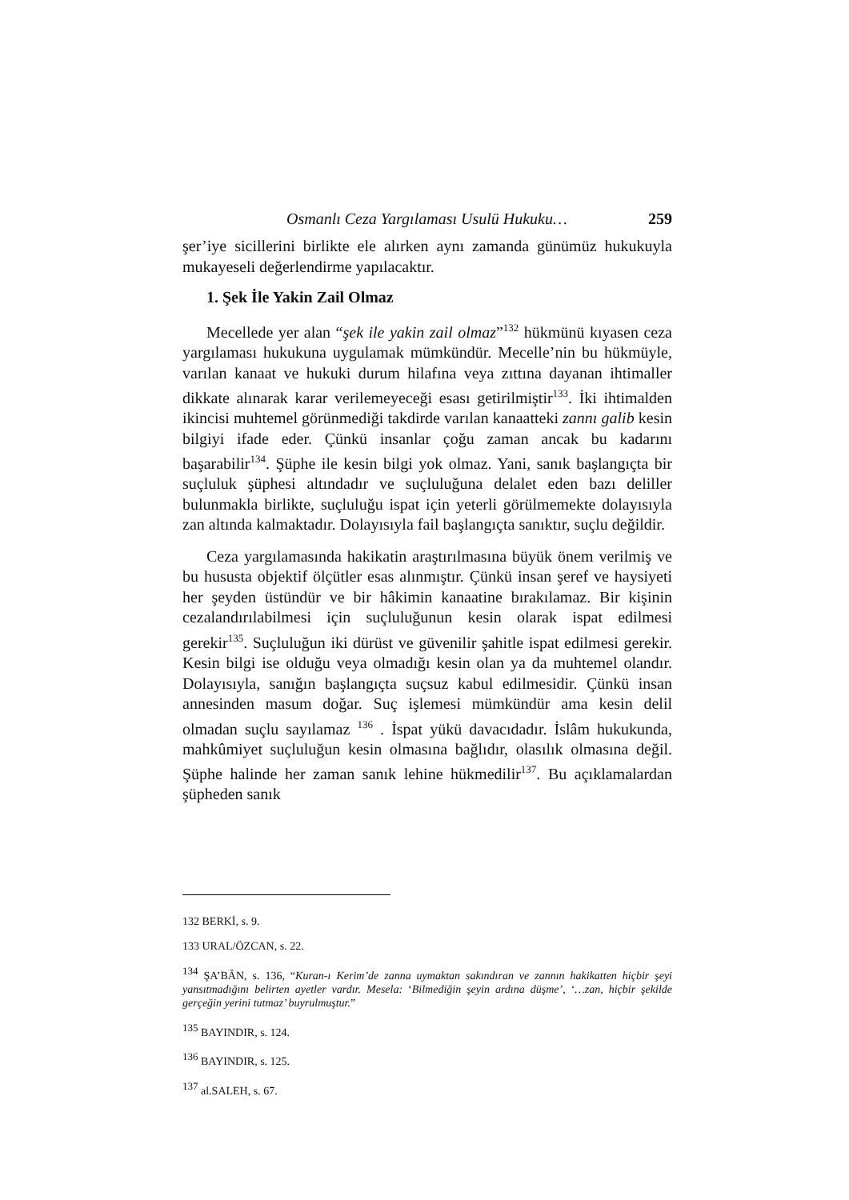Osmanlı Ceza Yargılaması Usulü Hukuku… 259
şer’iye sicillerini birlikte ele alırken aynı zamanda günümüz hukukuyla mukayeseli değerlendirme yapılacaktır.
1. Şek İle Yakin Zail Olmaz
Mecellede yer alan “şek ile yakin zail olmaz”<sup>132</sup> hükmünü kıyasen ceza yargılaması hukukuna uygulamak mümkündür. Mecelle’nin bu hükmüyle, varılan kanaat ve hukuki durum hilafına veya zıttına dayanan ihtimaller dikkate alınarak karar verilemeyeceği esası getirilmiştir<sup>133</sup>. İki ihtimalden ikincisi muhtemel görünmediği takdirde varılan kanaatteki zannı galib kesin bilgiyi ifade eder. Çünkü insanlar çoğu zaman ancak bu kadarını başarabilir<sup>134</sup>. Şüphe ile kesin bilgi yok olmaz. Yani, sanık başlangıçta bir suçluluk şüphesi altındadır ve suçluluğuna delalet eden bazı deliller bulunmakla birlikte, suçluluğu ispat için yeterli görülmemekte dolayısıyla zan altında kalmaktadır. Dolayısıyla fail başlangıçta sanıktır, suçlu değildir.
Ceza yargılamasında hakikatin araştırılmasına büyük önem verilmiş ve bu hususta objektif ölçütler esas alınmıştır. Çünkü insan şeref ve haysiyeti her şeyden üstündür ve bir hâkimin kanaatine bırakılamaz. Bir kişinin cezalandırılabilmesi için suçluluğunun kesin olarak ispat edilmesi gerekir<sup>135</sup>. Suçluluğun iki dürüst ve güvenilir şahitle ispat edilmesi gerekir. Kesin bilgi ise olduğu veya olmadığı kesin olan ya da muhtemel olandır. Dolayısıyla, sanığın başlangıçta suçsuz kabul edilmesidir. Çünkü insan annesinden masum doğar. Suç işlemesi mümkündür ama kesin delil olmadan suçlu sayılamaz <sup>136</sup> . İspat yükü davacıdadır. İslâm hukukunda, mahkûmiyet suçluluğun kesin olmasına bağlıdır, olasılık olmasına değil. Şüphe halinde her zaman sanık lehine hükmedilir<sup>137</sup>. Bu açıklamalardan şüpheden sanık
132 BERKİ, s. 9.
133 URAL/ÖZCAN, s. 22.
<sup>134</sup> ŞA’BÂN, s. 136, “Kuran-ı Kerim’de zanna uymaktan sakındıran ve zannın hakikatten hiçbir şeyi yansıtmadığını belirten ayetler vardır. Mesela: ‘Bilmediğin şeyin ardına düşme’, ‘…zan, hiçbir şekilde gerçeğin yerini tutmaz’ buyrulmuştur.”
<sup>135</sup> BAYINDIR, s. 124.
<sup>136</sup> BAYINDIR, s. 125.
<sup>137</sup> al.SALEH, s. 67.